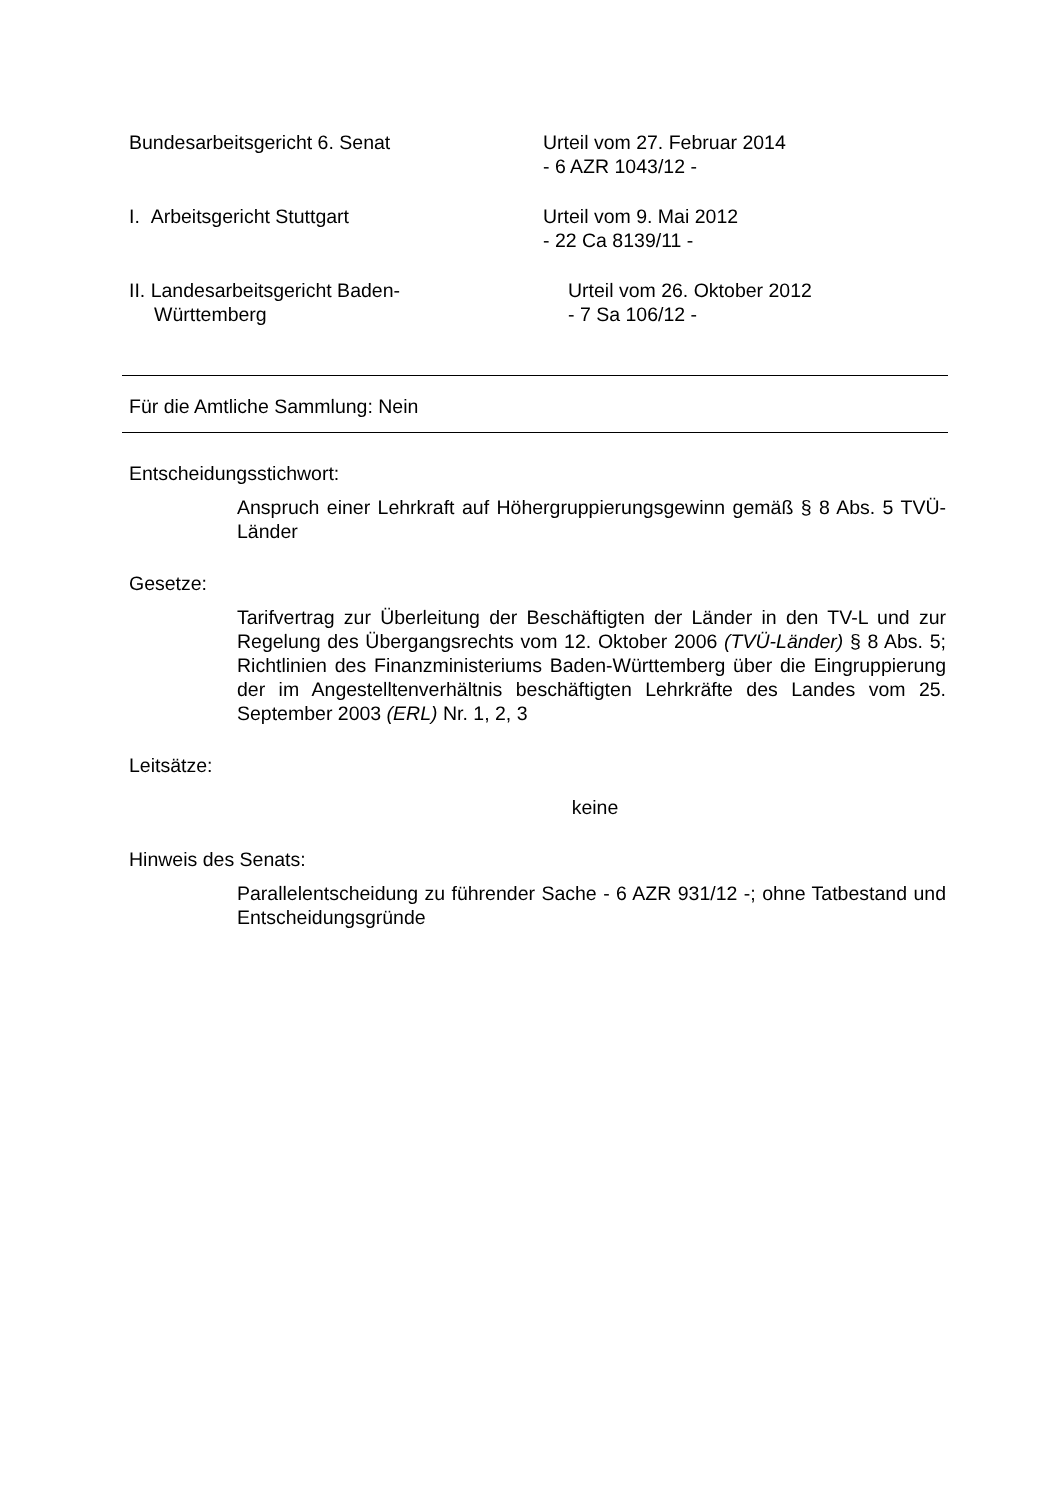Bundesarbeitsgericht 6. Senat Urteil vom 27. Februar 2014
- 6 AZR 1043/12 -
I. Arbeitsgericht Stuttgart Urteil vom 9. Mai 2012
- 22 Ca 8139/11 -
II. Landesarbeitsgericht Baden-
Württemberg
Urteil vom 26. Oktober 2012
- 7 Sa 106/12 -
Für die Amtliche Sammlung: Nein
Entscheidungsstichwort:
Anspruch einer Lehrkraft auf Höhergruppierungsgewinn gemäß § 8 Abs. 5 TVÜ-Länder
Gesetze:
Tarifvertrag zur Überleitung der Beschäftigten der Länder in den TV-L und zur Regelung des Übergangsrechts vom 12. Oktober 2006 (TVÜ-Länder) § 8 Abs. 5; Richtlinien des Finanzministeriums Baden-Württemberg über die Eingruppierung der im Angestelltenverhältnis beschäftigten Lehrkräfte des Landes vom 25. September 2003 (ERL) Nr. 1, 2, 3
Leitsätze:
keine
Hinweis des Senats:
Parallelentscheidung zu führender Sache - 6 AZR 931/12 -; ohne Tatbe­stand und Entscheidungsgründe